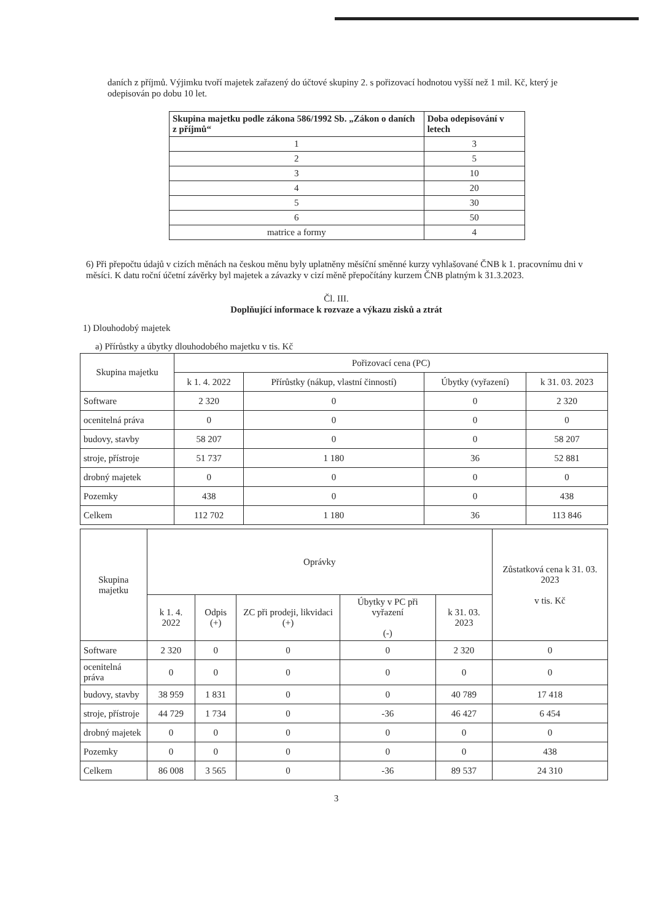daních z příjmů. Výjimku tvoří majetek zařazený do účtové skupiny 2. s pořizovací hodnotou vyšší než 1 mil. Kč, který je odepisován po dobu 10 let.
| Skupina majetku podle zákona 586/1992 Sb. „Zákon o daních z příjmů“ | Doba odepisování v letech |
| --- | --- |
| 1 | 3 |
| 2 | 5 |
| 3 | 10 |
| 4 | 20 |
| 5 | 30 |
| 6 | 50 |
| matrice a formy | 4 |
6) Při přepočtu údajů v cizích měnách na českou měnu byly uplatněny měsíční směnné kurzy vyhlašované ČNB k 1. pracovnímu dni v měsíci. K datu roční účetní závěrky byl majetek a závazky v cizí měně přepočítány kurzem ČNB platným k 31.3.2023.
Čl. III.
Doplňující informace k rozvaze a výkazu zisků a ztrát
1) Dlouhodobý majetek
a) Přírůstky a úbytky dlouhodobého majetku v tis. Kč
| Skupina majetku | Pořizovací cena (PC) | | | |
| --- | --- | --- | --- | --- |
| | k 1. 4. 2022 | Přírůstky (nákup, vlastní činností) | Úbytky (vyřazení) | k 31. 03. 2023 |
| Software | 2 320 | 0 | 0 | 2 320 |
| ocenitelná práva | 0 | 0 | 0 | 0 |
| budovy, stavby | 58 207 | 0 | 0 | 58 207 |
| stroje, přístroje | 51 737 | 1 180 | 36 | 52 881 |
| drobný majetek | 0 | 0 | 0 | 0 |
| Pozemky | 438 | 0 | 0 | 438 |
| Celkem | 112 702 | 1 180 | 36 | 113 846 |
| Skupina majetku | Oprávky | | | | | Zůstatková cena k 31. 03. 2023 v tis. Kč |
| --- | --- | --- | --- | --- | --- | --- |
| | k 1. 4. 2022 | Odpis (+) | ZC při prodeji, likvidaci (+) | Úbytky v PC při vyřazení (-) | k 31. 03. 2023 | |
| Software | 2 320 | 0 | 0 | 0 | 2 320 | 0 |
| ocenitelná práva | 0 | 0 | 0 | 0 | 0 | 0 |
| budovy, stavby | 38 959 | 1 831 | 0 | 0 | 40 789 | 17 418 |
| stroje, přístroje | 44 729 | 1 734 | 0 | -36 | 46 427 | 6 454 |
| drobný majetek | 0 | 0 | 0 | 0 | 0 | 0 |
| Pozemky | 0 | 0 | 0 | 0 | 0 | 438 |
| Celkem | 86 008 | 3 565 | 0 | -36 | 89 537 | 24 310 |
3